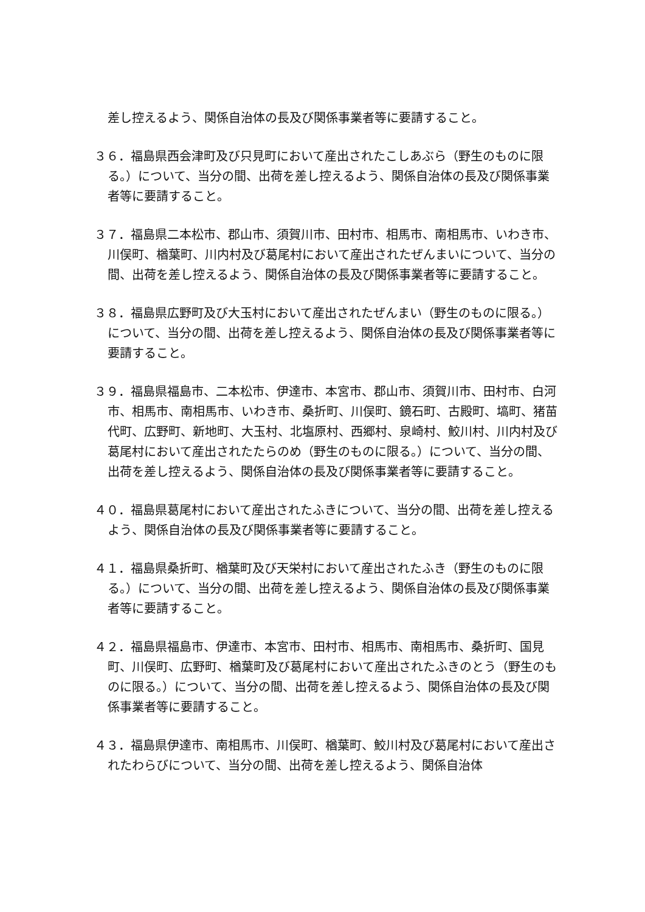差し控えるよう、関係自治体の長及び関係事業者等に要請すること。
３６．福島県西会津町及び只見町において産出されたこしあぶら（野生のものに限る。）について、当分の間、出荷を差し控えるよう、関係自治体の長及び関係事業者等に要請すること。
３７．福島県二本松市、郡山市、須賀川市、田村市、相馬市、南相馬市、いわき市、川俣町、楢葉町、川内村及び葛尾村において産出されたぜんまいについて、当分の間、出荷を差し控えるよう、関係自治体の長及び関係事業者等に要請すること。
３８．福島県広野町及び大玉村において産出されたぜんまい（野生のものに限る。）について、当分の間、出荷を差し控えるよう、関係自治体の長及び関係事業者等に要請すること。
３９．福島県福島市、二本松市、伊達市、本宮市、郡山市、須賀川市、田村市、白河市、相馬市、南相馬市、いわき市、桑折町、川俣町、鏡石町、古殿町、塙町、猪苗代町、広野町、新地町、大玉村、北塩原村、西郷村、泉崎村、鮫川村、川内村及び葛尾村において産出されたたらのめ（野生のものに限る。）について、当分の間、出荷を差し控えるよう、関係自治体の長及び関係事業者等に要請すること。
４０．福島県葛尾村において産出されたふきについて、当分の間、出荷を差し控えるよう、関係自治体の長及び関係事業者等に要請すること。
４１．福島県桑折町、楢葉町及び天栄村において産出されたふき（野生のものに限る。）について、当分の間、出荷を差し控えるよう、関係自治体の長及び関係事業者等に要請すること。
４２．福島県福島市、伊達市、本宮市、田村市、相馬市、南相馬市、桑折町、国見町、川俣町、広野町、楢葉町及び葛尾村において産出されたふきのとう（野生のものに限る。）について、当分の間、出荷を差し控えるよう、関係自治体の長及び関係事業者等に要請すること。
４３．福島県伊達市、南相馬市、川俣町、楢葉町、鮫川村及び葛尾村において産出されたわらびについて、当分の間、出荷を差し控えるよう、関係自治体